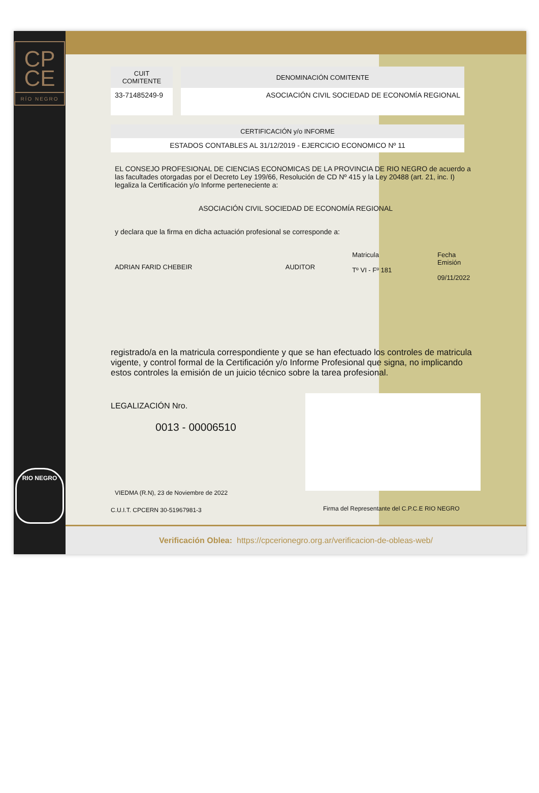CP
CE
RÍO NEGRO
RIO NEGRO
| CUIT COMITENTE | DENOMINACIÓN COMITENTE |
| --- | --- |
| 33-71485249-9 | ASOCIACIÓN CIVIL SOCIEDAD DE ECONOMÍA REGIONAL |
| CERTIFICACIÓN y/o INFORME |
| --- |
| ESTADOS CONTABLES AL 31/12/2019 - EJERCICIO ECONOMICO Nº 11 |
EL CONSEJO PROFESIONAL DE CIENCIAS ECONOMICAS DE LA PROVINCIA DE RIO NEGRO de acuerdo a las facultades otorgadas por el Decreto Ley 199/66, Resolución de CD Nº 415 y la Ley 20488 (art. 21, inc. I) legaliza la Certificación y/o Informe perteneciente a:
ASOCIACIÓN CIVIL SOCIEDAD DE ECONOMÍA REGIONAL
y declara que la firma en dicha actuación profesional se corresponde a:
ADRIAN FARID CHEBEIR AUDITOR
Matricula
Tº VI - Fº 181
Fecha Emisión
09/11/2022
registrado/a en la matricula correspondiente y que se han efectuado los controles de matricula vigente, y control formal de la Certificación y/o Informe Profesional que signa, no implicando estos controles la emisión de un juicio técnico sobre la tarea profesional.
LEGALIZACIÓN Nro.
0013 - 00006510
VIEDMA (R.N), 23 de Noviembre de 2022
C.U.I.T. CPCERN 30-51967981-3
Firma del Representante del C.P.C.E RIO NEGRO
Verificación Oblea: https://cpcerionegro.org.ar/verificacion-de-obleas-web/